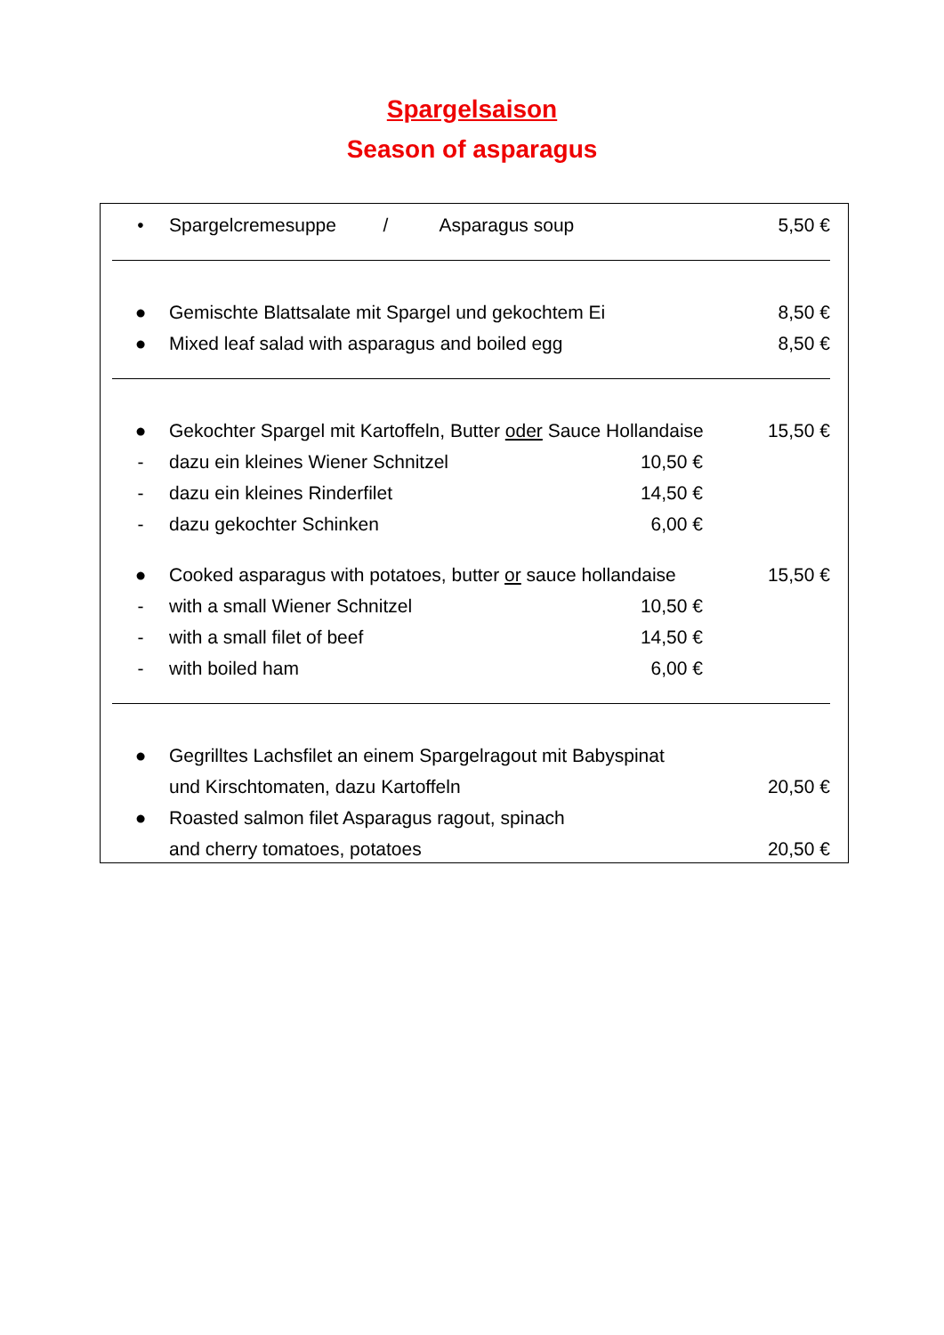Spargelsaison
Season of asparagus
• Spargelcremesuppe / Asparagus soup 5,50 €
● Gemischte Blattsalate mit Spargel und gekochtem Ei 8,50 €
● Mixed leaf salad with asparagus and boiled egg 8,50 €
● Gekochter Spargel mit Kartoffeln, Butter oder Sauce Hollandaise 15,50 €
- dazu ein kleines Wiener Schnitzel 10,50 €
- dazu ein kleines Rinderfilet 14,50 €
- dazu gekochter Schinken 6,00 €
● Cooked asparagus with potatoes, butter or sauce hollandaise 15,50 €
- with a small Wiener Schnitzel 10,50 €
- with a small filet of beef 14,50 €
- with boiled ham 6,00 €
● Gegrilltes Lachsfilet an einem Spargelragout mit Babyspinat
und Kirschtomaten, dazu Kartoffeln 20,50 €
● Roasted salmon filet Asparagus ragout, spinach
and cherry tomatoes, potatoes 20,50 €